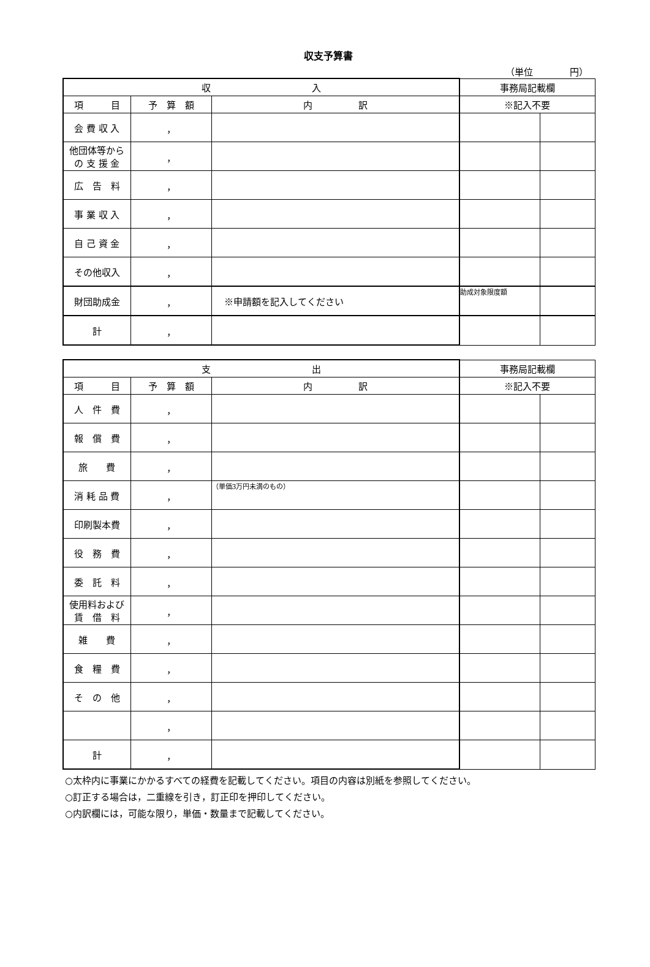収支予算書
（単位　　　　円）
| 収 入 | | | 事務局記載欄 | |
| --- | --- | --- | --- | --- |
| 項 目 | 予 算 額 | 内 訳 | ※記入不要 | |
| 会 費 収 入 | ， | | | |
| 他団体等から の 支 援 金 | ， | | | |
| 広 告 料 | ， | | | |
| 事 業 収 入 | ， | | | |
| 自 己 資 金 | ， | | | |
| その他収入 | ， | | | |
| 財団助成金 | ， | ※申請額を記入してください | 助成対象限度額 | |
| 計 | ， | | | |
| 支 出 | | | 事務局記載欄 | |
| --- | --- | --- | --- | --- |
| 項 目 | 予 算 額 | 内 訳 | ※記入不要 | |
| 人 件 費 | ， | | | |
| 報 償 費 | ， | | | |
| 旅 費 | ， | | | |
| 消 耗 品 費 | ， | （単価3万円未満のもの） | | |
| 印刷製本費 | ， | | | |
| 役 務 費 | ， | | | |
| 委 託 料 | ， | | | |
| 使用料および 賃 借 料 | ， | | | |
| 雑 費 | ， | | | |
| 食 糧 費 | ， | | | |
| そ の 他 | ， | | | |
| | ， | | | |
| 計 | ， | | | |
○太枠内に事業にかかるすべての経費を記載してください。項目の内容は別紙を参照してください。
○訂正する場合は，二重線を引き，訂正印を押印してください。
○内訳欄には，可能な限り，単価・数量まで記載してください。